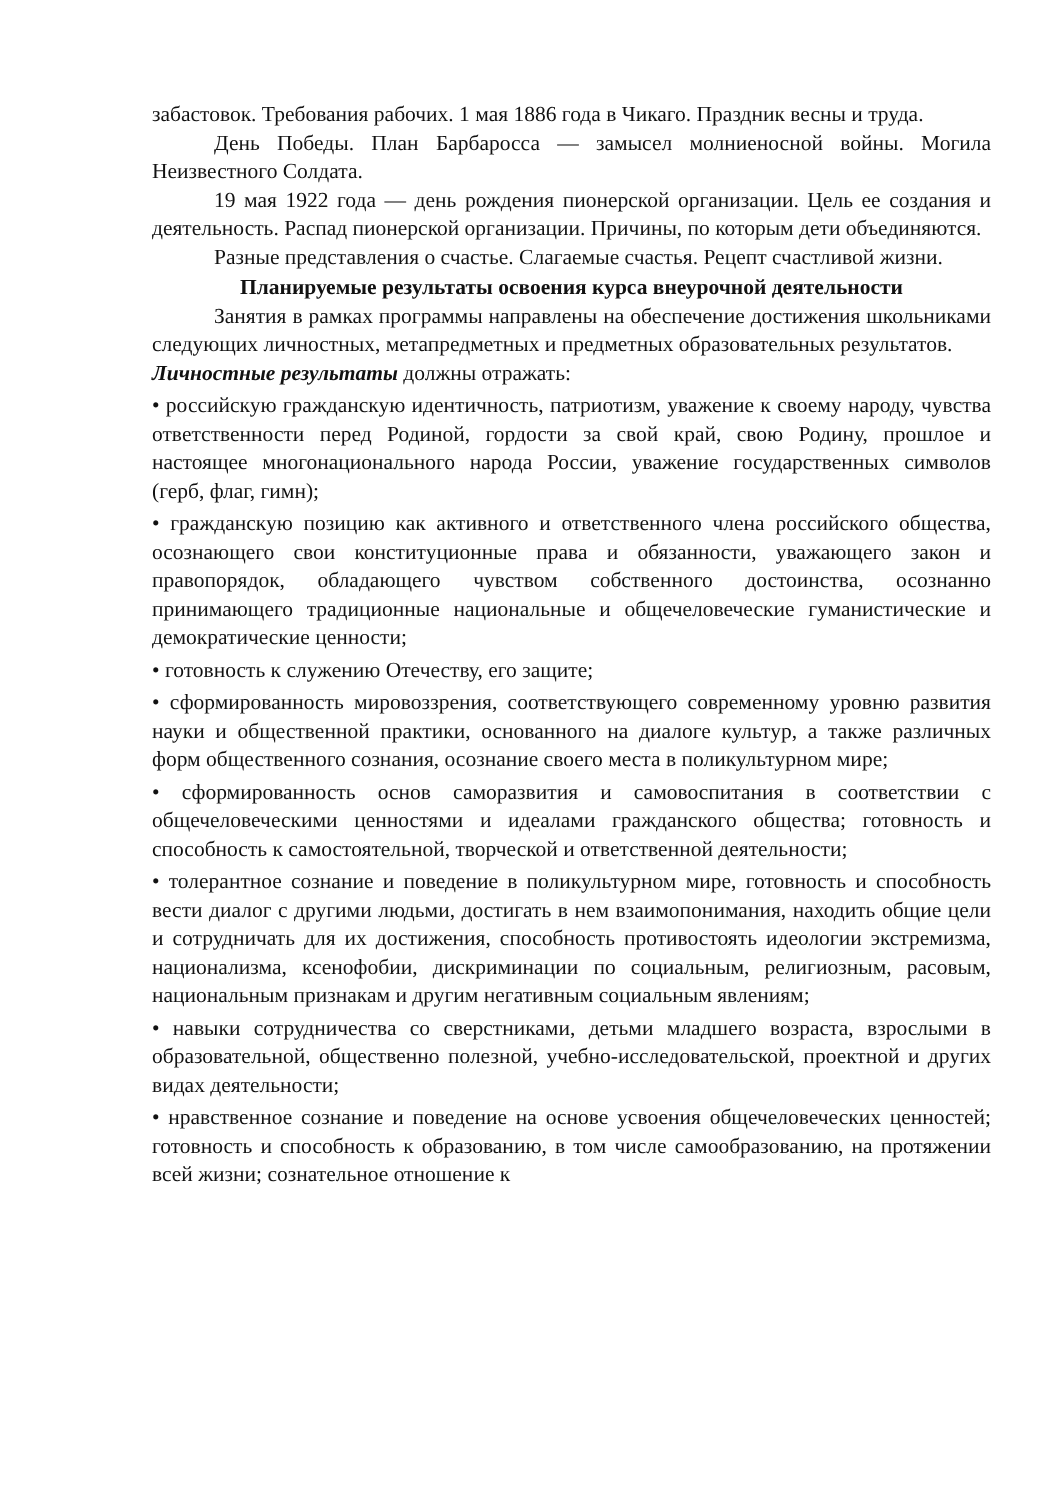забастовок. Требования рабочих. 1 мая 1886 года в Чикаго. Праздник весны и труда.
День Победы. План Барбаросса — замысел молниеносной войны. Могила Неизвестного Солдата.
19 мая 1922 года — день рождения пионерской организации. Цель ее создания и деятельность. Распад пионерской организации. Причины, по которым дети объединяются.
Разные представления о счастье. Слагаемые счастья. Рецепт счастливой жизни.
Планируемые результаты освоения курса внеурочной деятельности
Занятия в рамках программы направлены на обеспечение достижения школьниками следующих личностных, метапредметных и предметных образовательных результатов.
Личностные результаты должны отражать:
• российскую гражданскую идентичность, патриотизм, уважение к своему народу, чувства ответственности перед Родиной, гордости за свой край, свою Родину, прошлое и настоящее многонационального народа России, уважение государственных символов (герб, флаг, гимн);
• гражданскую позицию как активного и ответственного члена российского общества, осознающего свои конституционные права и обязанности, уважающего закон и правопорядок, обладающего чувством собственного достоинства, осознанно принимающего традиционные национальные и общечеловеческие гуманистические и демократические ценности;
• готовность к служению Отечеству, его защите;
• сформированность мировоззрения, соответствующего современному уровню развития науки и общественной практики, основанного на диалоге культур, а также различных форм общественного сознания, осознание своего места в поликультурном мире;
• сформированность основ саморазвития и самовоспитания в соответствии с общечеловеческими ценностями и идеалами гражданского общества; готовность и способность к самостоятельной, творческой и ответственной деятельности;
• толерантное сознание и поведение в поликультурном мире, готовность и способность вести диалог с другими людьми, достигать в нем взаимопонимания, находить общие цели и сотрудничать для их достижения, способность противостоять идеологии экстремизма, национализма, ксенофобии, дискриминации по социальным, религиозным, расовым, национальным признакам и другим негативным социальным явлениям;
• навыки сотрудничества со сверстниками, детьми младшего возраста, взрослыми в образовательной, общественно полезной, учебно-исследовательской, проектной и других видах деятельности;
• нравственное сознание и поведение на основе усвоения общечеловеческих ценностей; готовность и способность к образованию, в том числе самообразованию, на протяжении всей жизни; сознательное отношение к